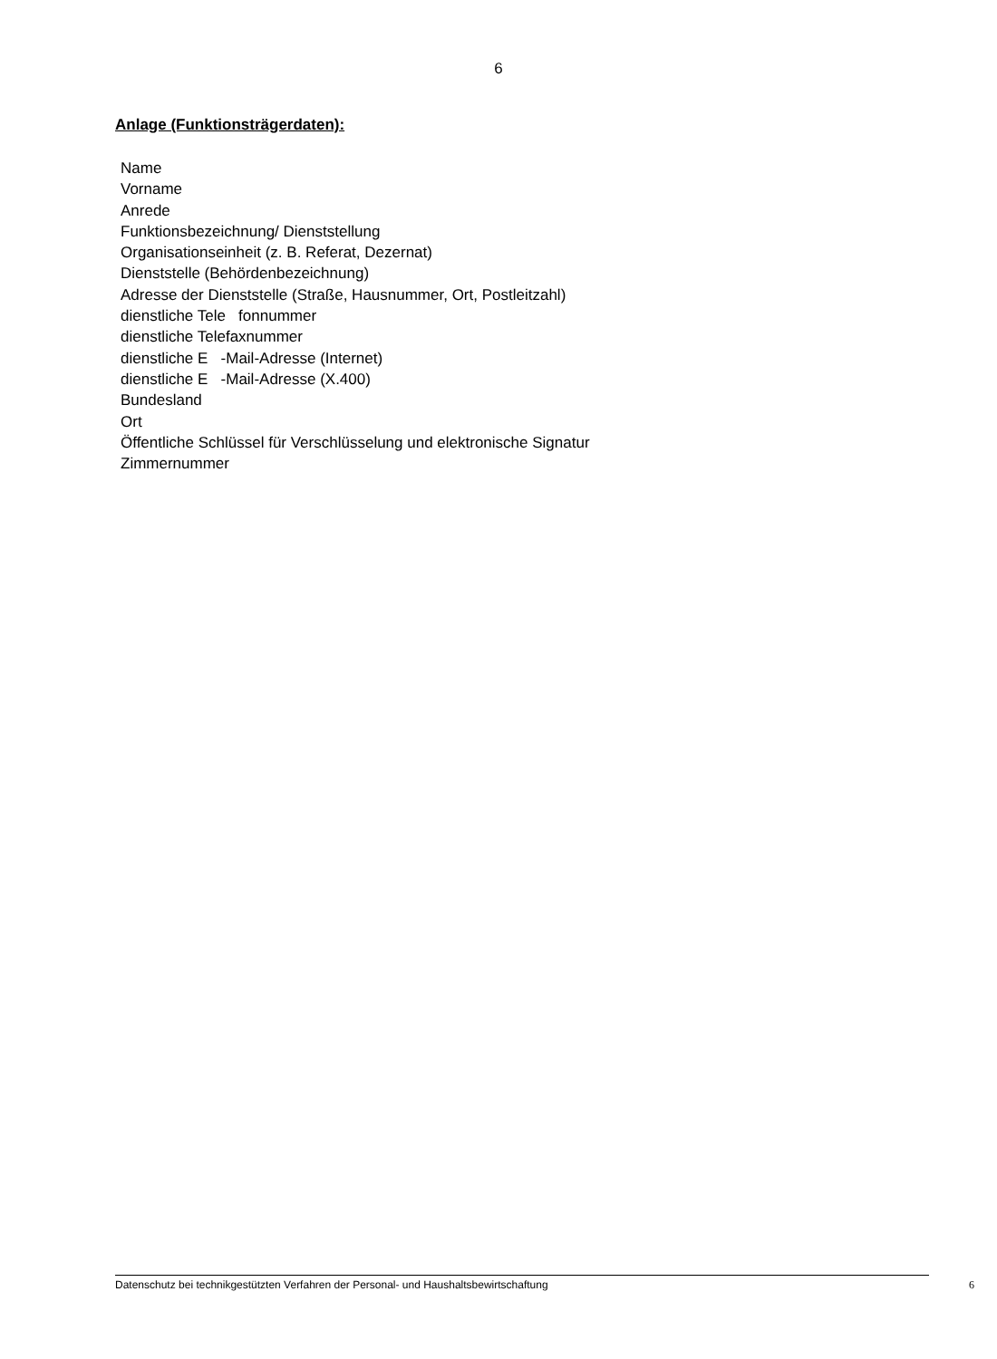6
Anlage (Funktionsträgerdaten):
Name
Vorname
Anrede
Funktionsbezeichnung/ Dienststellung
Organisationseinheit (z. B. Referat, Dezernat)
Dienststelle (Behördenbezeichnung)
Adresse der Dienststelle (Straße, Hausnummer, Ort, Postleitzahl)
dienstliche Tele fonnummer
dienstliche Telefaxnummer
dienstliche E -Mail-Adresse (Internet)
dienstliche E -Mail-Adresse (X.400)
Bundesland
Ort
Öffentliche Schlüssel für Verschlüsselung und elektronische Signatur
Zimmernummer
Datenschutz bei technikgestützten Verfahren der Personal- und Haushaltsbewirtschaftung 6